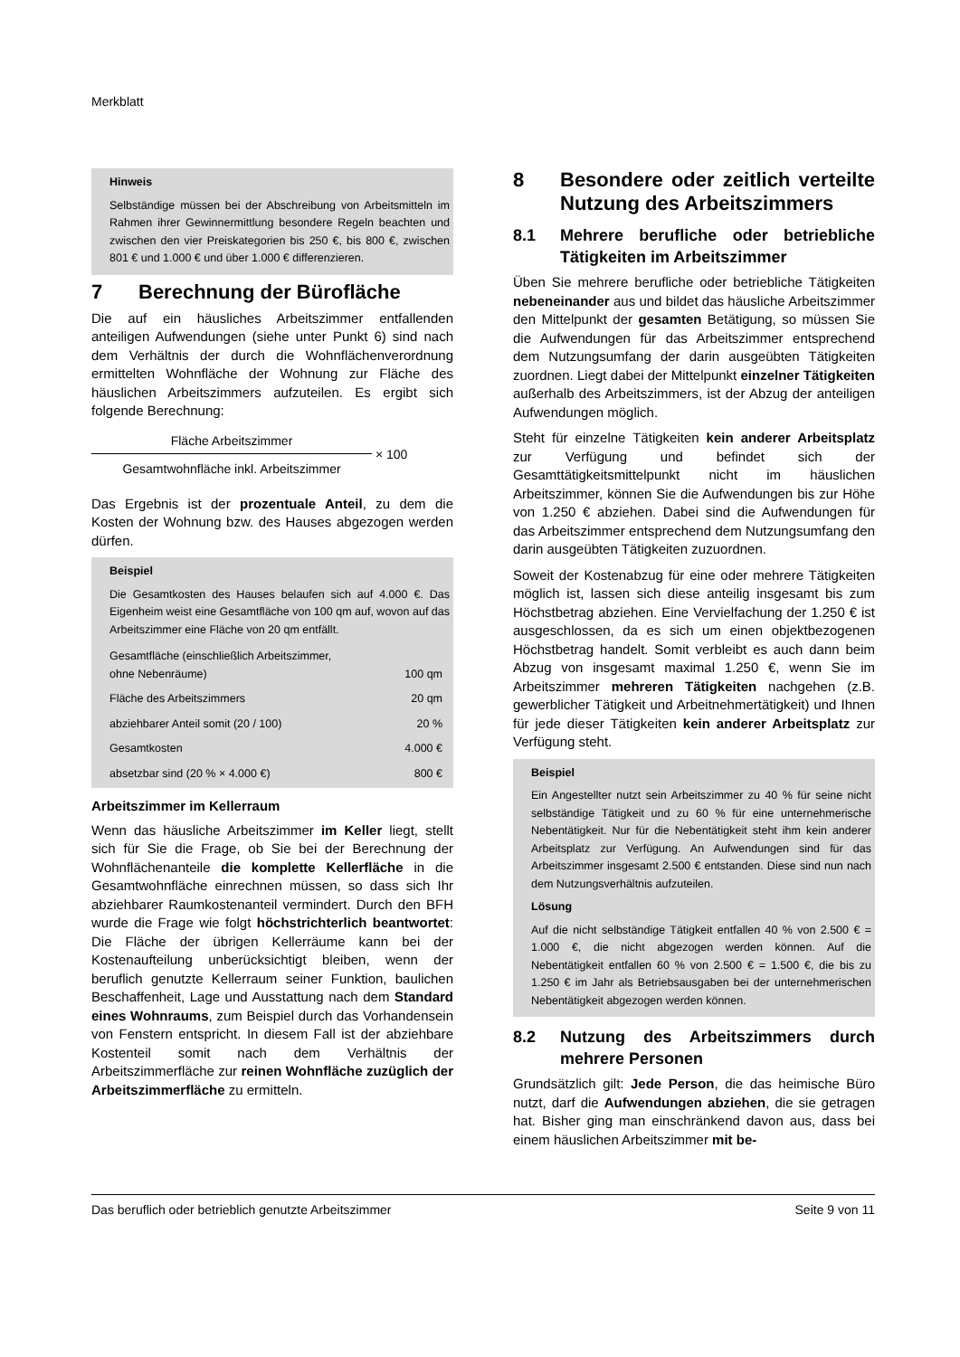Merkblatt
Hinweis
Selbständige müssen bei der Abschreibung von Arbeitsmitteln im Rahmen ihrer Gewinnermittlung besondere Regeln beachten und zwischen den vier Preiskategorien bis 250 €, bis 800 €, zwischen 801 € und 1.000 € und über 1.000 € differenzieren.
7 Berechnung der Bürofläche
Die auf ein häusliches Arbeitszimmer entfallenden anteiligen Aufwendungen (siehe unter Punkt 6) sind nach dem Verhältnis der durch die Wohnflächenverordnung ermittelten Wohnfläche der Wohnung zur Fläche des häuslichen Arbeitszimmers aufzuteilen. Es ergibt sich folgende Berechnung:
Fläche Arbeitszimmer
Gesamtwohnfläche inkl. Arbeitszimmer
× 100
Das Ergebnis ist der prozentuale Anteil, zu dem die Kosten der Wohnung bzw. des Hauses abgezogen werden dürfen.
Beispiel
Die Gesamtkosten des Hauses belaufen sich auf 4.000 €. Das Eigenheim weist eine Gesamtfläche von 100 qm auf, wovon auf das Arbeitszimmer eine Fläche von 20 qm entfällt.
| Gesamtfläche (einschließlich Arbeitszimmer, ohne Nebenräume) | 100 qm |
| Fläche des Arbeitszimmers | 20 qm |
| abziehbarer Anteil somit (20 / 100) | 20 % |
| Gesamtkosten | 4.000 € |
| absetzbar sind (20 % × 4.000 €) | 800 € |
Arbeitszimmer im Kellerraum
Wenn das häusliche Arbeitszimmer im Keller liegt, stellt sich für Sie die Frage, ob Sie bei der Berechnung der Wohnflächenanteile die komplette Kellerfläche in die Gesamtwohnfläche einrechnen müssen, so dass sich Ihr abziehbarer Raumkostenanteil vermindert. Durch den BFH wurde die Frage wie folgt höchstrichterlich beantwortet: Die Fläche der übrigen Kellerräume kann bei der Kostenaufteilung unberücksichtigt bleiben, wenn der beruflich genutzte Kellerraum seiner Funktion, baulichen Beschaffenheit, Lage und Ausstattung nach dem Standard eines Wohnraums, zum Beispiel durch das Vorhandensein von Fenstern entspricht. In diesem Fall ist der abziehbare Kostenteil somit nach dem Verhältnis der Arbeitszimmerfläche zur reinen Wohnfläche zuzüglich der Arbeitszimmerfläche zu ermitteln.
8 Besondere oder zeitlich verteilte Nutzung des Arbeitszimmers
8.1 Mehrere berufliche oder betriebliche Tätigkeiten im Arbeitszimmer
Üben Sie mehrere berufliche oder betriebliche Tätigkeiten nebeneinander aus und bildet das häusliche Arbeitszimmer den Mittelpunkt der gesamten Betätigung, so müssen Sie die Aufwendungen für das Arbeitszimmer entsprechend dem Nutzungsumfang der darin ausgeübten Tätigkeiten zuordnen. Liegt dabei der Mittelpunkt einzelner Tätigkeiten außerhalb des Arbeitszimmers, ist der Abzug der anteiligen Aufwendungen möglich.
Steht für einzelne Tätigkeiten kein anderer Arbeitsplatz zur Verfügung und befindet sich der Gesamttätigkeitsmittelpunkt nicht im häuslichen Arbeitszimmer, können Sie die Aufwendungen bis zur Höhe von 1.250 € abziehen. Dabei sind die Aufwendungen für das Arbeitszimmer entsprechend dem Nutzungsumfang den darin ausgeübten Tätigkeiten zuzuordnen.
Soweit der Kostenabzug für eine oder mehrere Tätigkeiten möglich ist, lassen sich diese anteilig insgesamt bis zum Höchstbetrag abziehen. Eine Vervielfachung der 1.250 € ist ausgeschlossen, da es sich um einen objektbezogenen Höchstbetrag handelt. Somit verbleibt es auch dann beim Abzug von insgesamt maximal 1.250 €, wenn Sie im Arbeitszimmer mehreren Tätigkeiten nachgehen (z.B. gewerblicher Tätigkeit und Arbeitnehmertätigkeit) und Ihnen für jede dieser Tätigkeiten kein anderer Arbeitsplatz zur Verfügung steht.
Beispiel
Ein Angestellter nutzt sein Arbeitszimmer zu 40 % für seine nicht selbständige Tätigkeit und zu 60 % für eine unternehmerische Nebentätigkeit. Nur für die Nebentätigkeit steht ihm kein anderer Arbeitsplatz zur Verfügung. An Aufwendungen sind für das Arbeitszimmer insgesamt 2.500 € entstanden. Diese sind nun nach dem Nutzungsverhältnis aufzuteilen.
Lösung
Auf die nicht selbständige Tätigkeit entfallen 40 % von 2.500 € = 1.000 €, die nicht abgezogen werden können. Auf die Nebentätigkeit entfallen 60 % von 2.500 € = 1.500 €, die bis zu 1.250 € im Jahr als Betriebsausgaben bei der unternehmerischen Nebentätigkeit abgezogen werden können.
8.2 Nutzung des Arbeitszimmers durch mehrere Personen
Grundsätzlich gilt: Jede Person, die das heimische Büro nutzt, darf die Aufwendungen abziehen, die sie getragen hat. Bisher ging man einschränkend davon aus, dass bei einem häuslichen Arbeitszimmer mit be-
Das beruflich oder betrieblich genutzte Arbeitszimmer Seite 9 von 11